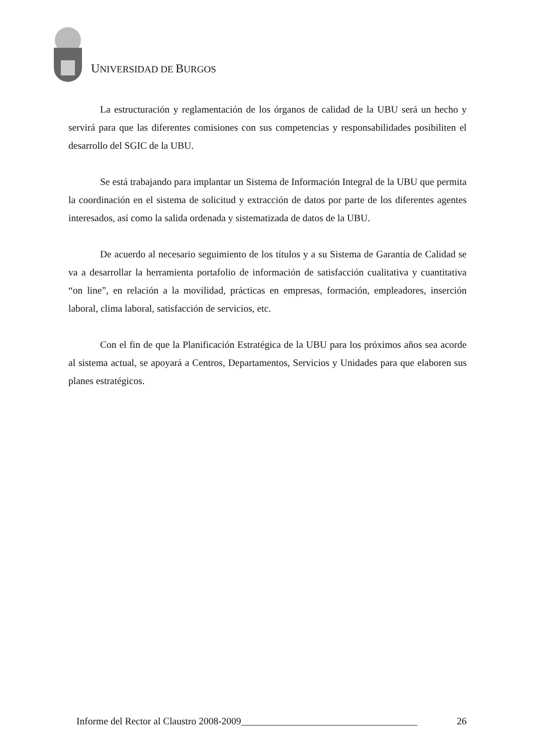UNIVERSIDAD DE BURGOS
La estructuración y reglamentación de los órganos de calidad de la UBU será un hecho y servirá para que las diferentes comisiones con sus competencias y responsabilidades posibiliten el desarrollo del SGIC de la UBU.
Se está trabajando para implantar un Sistema de Información Integral de la UBU que permita la coordinación en el sistema de solicitud y extracción de datos por parte de los diferentes agentes interesados, así como la salida ordenada y sistematizada de datos de la UBU.
De acuerdo al necesario seguimiento de los títulos y a su Sistema de Garantía de Calidad se va a desarrollar la herramienta portafolio de información de satisfacción cualitativa y cuantitativa “on line”, en relación a la movilidad, prácticas en empresas, formación, empleadores, inserción laboral, clima laboral, satisfacción de servicios, etc.
Con el fin de que la Planificación Estratégica de la UBU para los próximos años sea acorde al sistema actual, se apoyará a Centros, Departamentos, Servicios y Unidades para que elaboren sus planes estratégicos.
Informe del Rector al Claustro 2008-2009____________________________________ 26